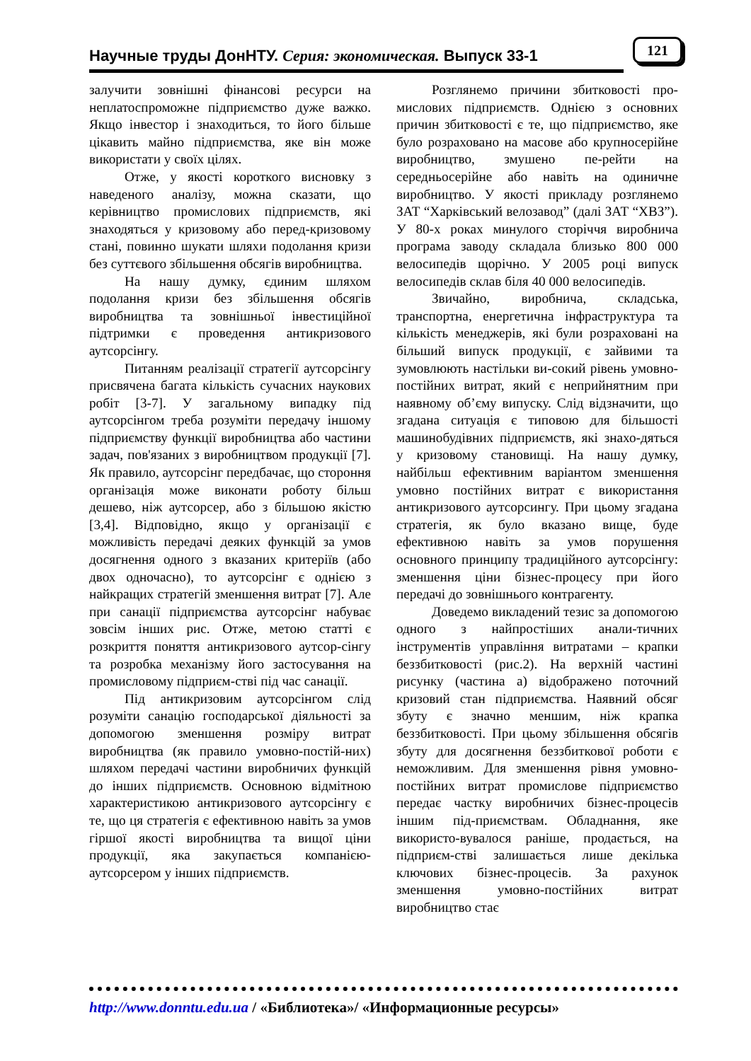Научные труды ДонНТУ. Серия: экономическая. Выпуск 33-1
121
залучити зовнішні фінансові ресурси на неплатоспроможне підприємство дуже важко. Якщо інвестор і знаходиться, то його більше цікавить майно підприємства, яке він може використати у своїх цілях.
Отже, у якості короткого висновку з наведеного аналізу, можна сказати, що керівництво промислових підприємств, які знаходяться у кризовому або перед-кризовому стані, повинно шукати шляхи подолання кризи без суттєвого збільшення обсягів виробництва.
На нашу думку, єдиним шляхом подолання кризи без збільшення обсягів виробництва та зовнішньої інвестиційної підтримки є проведення антикризового аутсорсінгу.
Питанням реалізації стратегії аутсорсінгу присвячена багата кількість сучасних наукових робіт [3-7]. У загальному випадку під аутсорсінгом треба розуміти передачу іншому підприємству функції виробництва або частини задач, пов'язаних з виробництвом продукції [7]. Як правило, аутсорсінг передбачає, що стороння організація може виконати роботу більш дешево, ніж аутсорсер, або з більшою якістю [3,4]. Відповідно, якщо у організації є можливість передачі деяких функцій за умов досягнення одного з вказаних критеріїв (або двох одночасно), то аутсорсінг є однією з найкращих стратегій зменшення витрат [7]. Але при санації підприємства аутсорсінг набуває зовсім інших рис. Отже, метою статті є розкриття поняття антикризового аутсор-сінгу та розробка механізму його застосування на промисловому підприєм-стві під час санації.
Під антикризовим аутсорсінгом слід розуміти санацію господарської діяльності за допомогою зменшення розміру витрат виробництва (як правило умовно-постій-них) шляхом передачі частини виробничих функцій до інших підприємств. Основною відмітною характеристикою антикризового аутсорсінгу є те, що ця стратегія є ефективною навіть за умов гіршої якості виробництва та вищої ціни продукції, яка закупається компанією-аутсорсером у інших підприємств.
Розглянемо причини збитковості про-мислових підприємств. Однією з основних причин збитковості є те, що підприємство, яке було розраховано на масове або крупносерійне виробництво, змушено пе-рейти на середньосерійне або навіть на одиничне виробництво. У якості прикладу розглянемо ЗАТ “Харківський велозавод” (далі ЗАТ “ХВЗ”). У 80-х роках минулого сторіччя виробнича програма заводу складала близько 800 000 велосипедів щорічно. У 2005 році випуск велосипедів склав біля 40 000 велосипедів.
Звичайно, виробнича, складська, транспортна, енергетична інфраструктура та кількість менеджерів, які були розраховані на більший випуск продукції, є зайвими та зумовлюють настільки ви-сокий рівень умовно-постійних витрат, який є неприйнятним при наявному об’єму випуску. Слід відзначити, що згадана ситуація є типовою для більшості машинобудівних підприємств, які знахо-дяться у кризовому становищі. На нашу думку, найбільш ефективним варіантом зменшення умовно постійних витрат є використання антикризового аутсорсингу. При цьому згадана стратегія, як було вказано вище, буде ефективною навіть за умов порушення основного принципу традиційного аутсорсінгу: зменшення ціни бізнес-процесу при його передачі до зовнішнього контрагенту.
Доведемо викладений тезис за допомогою одного з найпростіших анали-тичних інструментів управління витратами – крапки беззбитковості (рис.2). На верхній частині рисунку (частина а) відображено поточний кризовий стан підприємства. Наявний обсяг збуту є значно меншим, ніж крапка беззбитковості. При цьому збільшення обсягів збуту для досягнення беззбиткової роботи є неможливим. Для зменшення рівня умовно-постійних витрат промислове підприємство передає частку виробничих бізнес-процесів іншим під-приємствам. Обладнання, яке використо-вувалося раніше, продається, на підприєм-стві залишається лише декілька ключових бізнес-процесів. За рахунок зменшення умовно-постійних витрат виробництво стає
http://www.donntu.edu.ua / «Библиотека»/ «Информационные ресурсы»